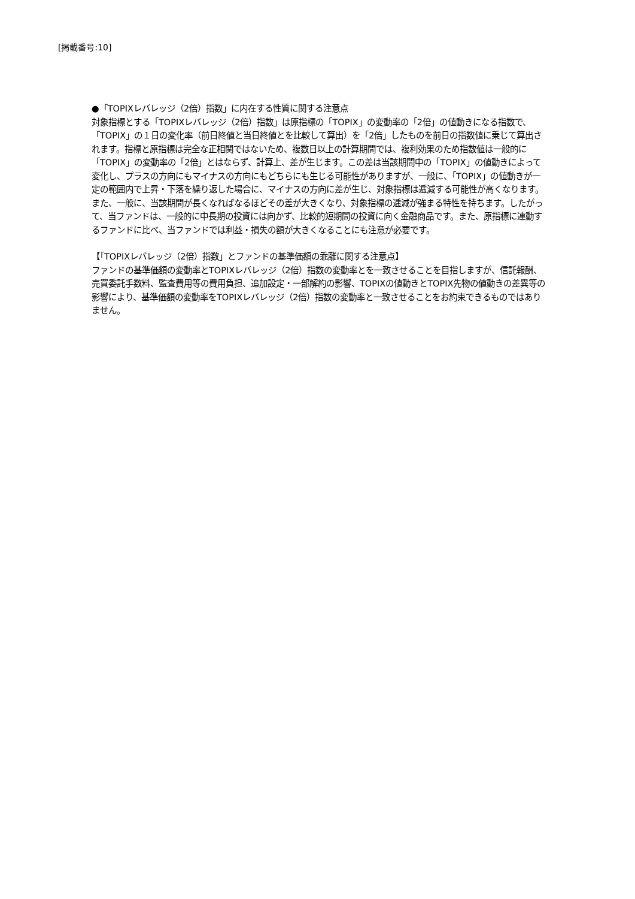[掲載番号:10]
●「TOPIXレバレッジ（2倍）指数」に内在する性質に関する注意点
対象指標とする「TOPIXレバレッジ（2倍）指数」は原指標の「TOPIX」の変動率の「2倍」の値動きになる指数で、「TOPIX」の１日の変化率（前日終値と当日終値とを比較して算出）を「2倍」したものを前日の指数値に乗じて算出されます。指標と原指標は完全な正相関ではないため、複数日以上の計算期間では、複利効果のため指数値は一般的に「TOPIX」の変動率の「2倍」とはならず、計算上、差が生じます。この差は当該期間中の「TOPIX」の値動きによって変化し、プラスの方向にもマイナスの方向にもどちらにも生じる可能性がありますが、一般に、「TOPIX」の値動きが一定の範囲内で上昇・下落を繰り返した場合に、マイナスの方向に差が生じ、対象指標は逓減する可能性が高くなります。また、一般に、当該期間が長くなればなるほどその差が大きくなり、対象指標の逓減が強まる特性を持ちます。したがって、当ファンドは、一般的に中長期の投資には向かず、比較的短期間の投資に向く金融商品です。また、原指標に連動するファンドに比べ、当ファンドでは利益・損失の額が大きくなることにも注意が必要です。
【「TOPIXレバレッジ（2倍）指数」とファンドの基準価額の乖離に関する注意点】
ファンドの基準価額の変動率とTOPIXレバレッジ（2倍）指数の変動率とを一致させることを目指しますが、信託報酬、売買委託手数料、監査費用等の費用負担、追加設定・一部解約の影響、TOPIXの値動きとTOPIX先物の値動きの差異等の影響により、基準価額の変動率をTOPIXレバレッジ（2倍）指数の変動率と一致させることをお約束できるものではありません。